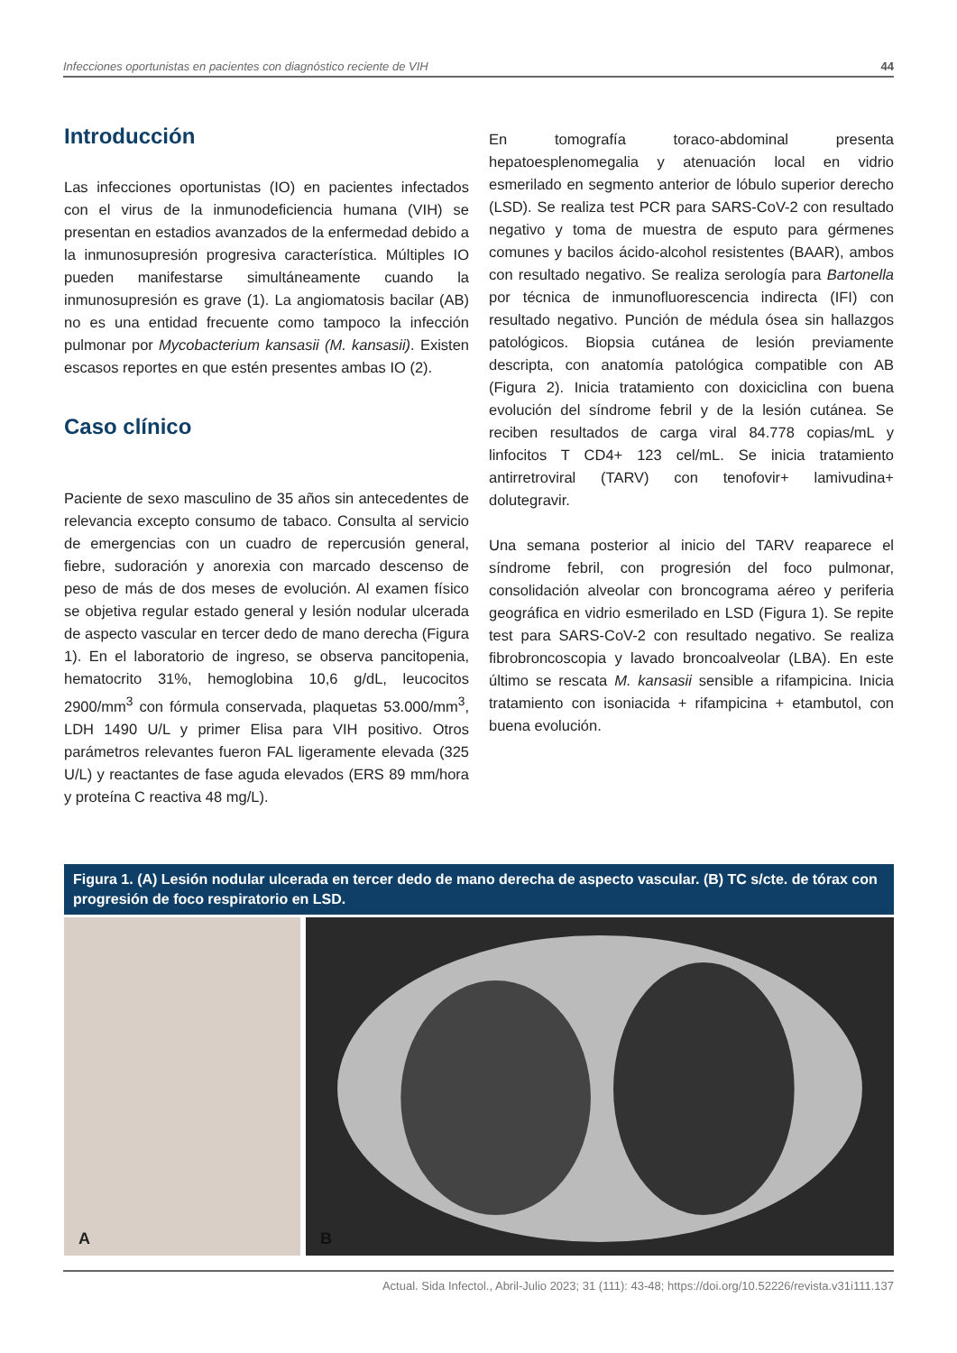Infecciones oportunistas en pacientes con diagnóstico reciente de VIH 44
Introducción
Las infecciones oportunistas (IO) en pacientes infectados con el virus de la inmunodeficiencia humana (VIH) se presentan en estadios avanzados de la enfermedad debido a la inmunosupresión progresiva característica. Múltiples IO pueden manifestarse simultáneamente cuando la inmunosupresión es grave (1). La angiomatosis bacilar (AB) no es una entidad frecuente como tampoco la infección pulmonar por Mycobacterium kansasii (M. kansasii). Existen escasos reportes en que estén presentes ambas IO (2).
Caso clínico
Paciente de sexo masculino de 35 años sin antecedentes de relevancia excepto consumo de tabaco. Consulta al servicio de emergencias con un cuadro de repercusión general, fiebre, sudoración y anorexia con marcado descenso de peso de más de dos meses de evolución. Al examen físico se objetiva regular estado general y lesión nodular ulcerada de aspecto vascular en tercer dedo de mano derecha (Figura 1). En el laboratorio de ingreso, se observa pancitopenia, hematocrito 31%, hemoglobina 10,6 g/dL, leucocitos 2900/mm<sup>3</sup> con fórmula conservada, plaquetas 53.000/mm<sup>3</sup>, LDH 1490 U/L y primer Elisa para VIH positivo. Otros parámetros relevantes fueron FAL ligeramente elevada (325 U/L) y reactantes de fase aguda elevados (ERS 89 mm/hora y proteína C reactiva 48 mg/L).
En tomografía toraco-abdominal presenta hepatoesplenomegalia y atenuación local en vidrio esmerilado en segmento anterior de lóbulo superior derecho (LSD). Se realiza test PCR para SARS-CoV-2 con resultado negativo y toma de muestra de esputo para gérmenes comunes y bacilos ácido-alcohol resistentes (BAAR), ambos con resultado negativo. Se realiza serología para Bartonella por técnica de inmunofluorescencia indirecta (IFI) con resultado negativo. Punción de médula ósea sin hallazgos patológicos. Biopsia cutánea de lesión previamente descripta, con anatomía patológica compatible con AB (Figura 2). Inicia tratamiento con doxiciclina con buena evolución del síndrome febril y de la lesión cutánea. Se reciben resultados de carga viral 84.778 copias/mL y linfocitos T CD4+ 123 cel/mL. Se inicia tratamiento antirretroviral (TARV) con tenofovir+ lamivudina+ dolutegravir.
Una semana posterior al inicio del TARV reaparece el síndrome febril, con progresión del foco pulmonar, consolidación alveolar con broncograma aéreo y periferia geográfica en vidrio esmerilado en LSD (Figura 1). Se repite test para SARS-CoV-2 con resultado negativo. Se realiza fibrobroncoscopia y lavado broncoalveolar (LBA). En este último se rescata M. kansasii sensible a rifampicina. Inicia tratamiento con isoniacida + rifampicina + etambutol, con buena evolución.
Figura 1. (A) Lesión nodular ulcerada en tercer dedo de mano derecha de aspecto vascular. (B) TC s/cte. de tórax con progresión de foco respiratorio en LSD.
A
B
Actual. Sida Infectol., Abril-Julio 2023; 31 (111): 43-48; https://doi.org/10.52226/revista.v31i111.137